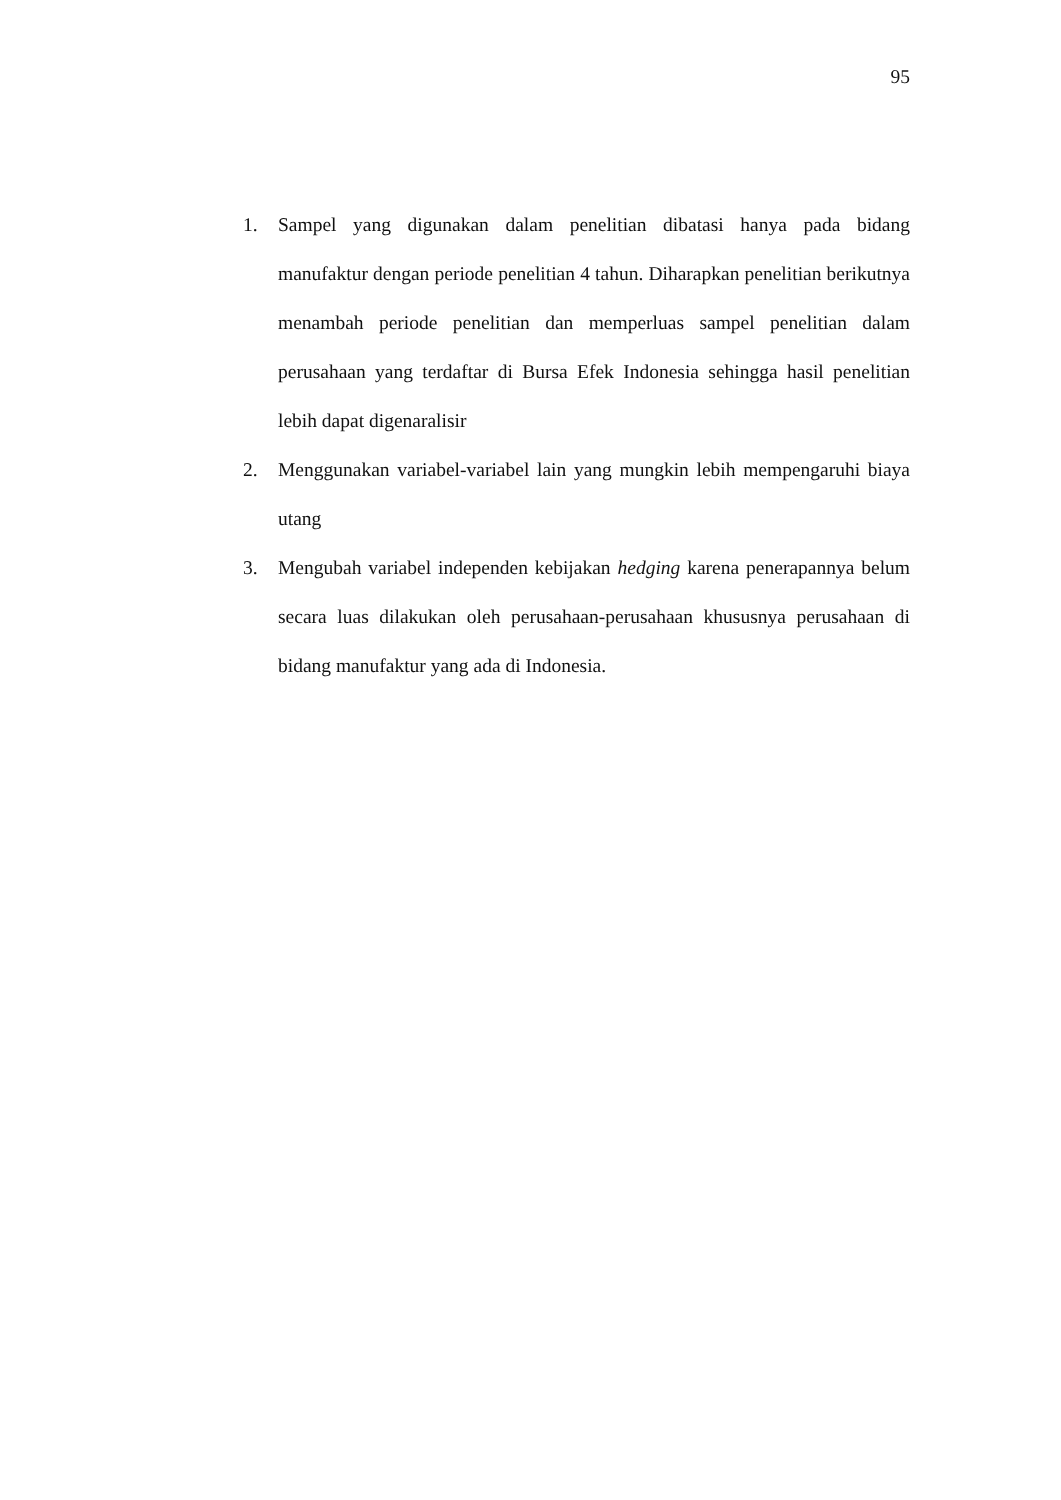95
1. Sampel yang digunakan dalam penelitian dibatasi hanya pada bidang manufaktur dengan periode penelitian 4 tahun. Diharapkan penelitian berikutnya menambah periode penelitian dan memperluas sampel penelitian dalam perusahaan yang terdaftar di Bursa Efek Indonesia sehingga hasil penelitian lebih dapat digenaralisir
2. Menggunakan variabel-variabel lain yang mungkin lebih mempengaruhi biaya utang
3. Mengubah variabel independen kebijakan hedging karena penerapannya belum secara luas dilakukan oleh perusahaan-perusahaan khususnya perusahaan di bidang manufaktur yang ada di Indonesia.